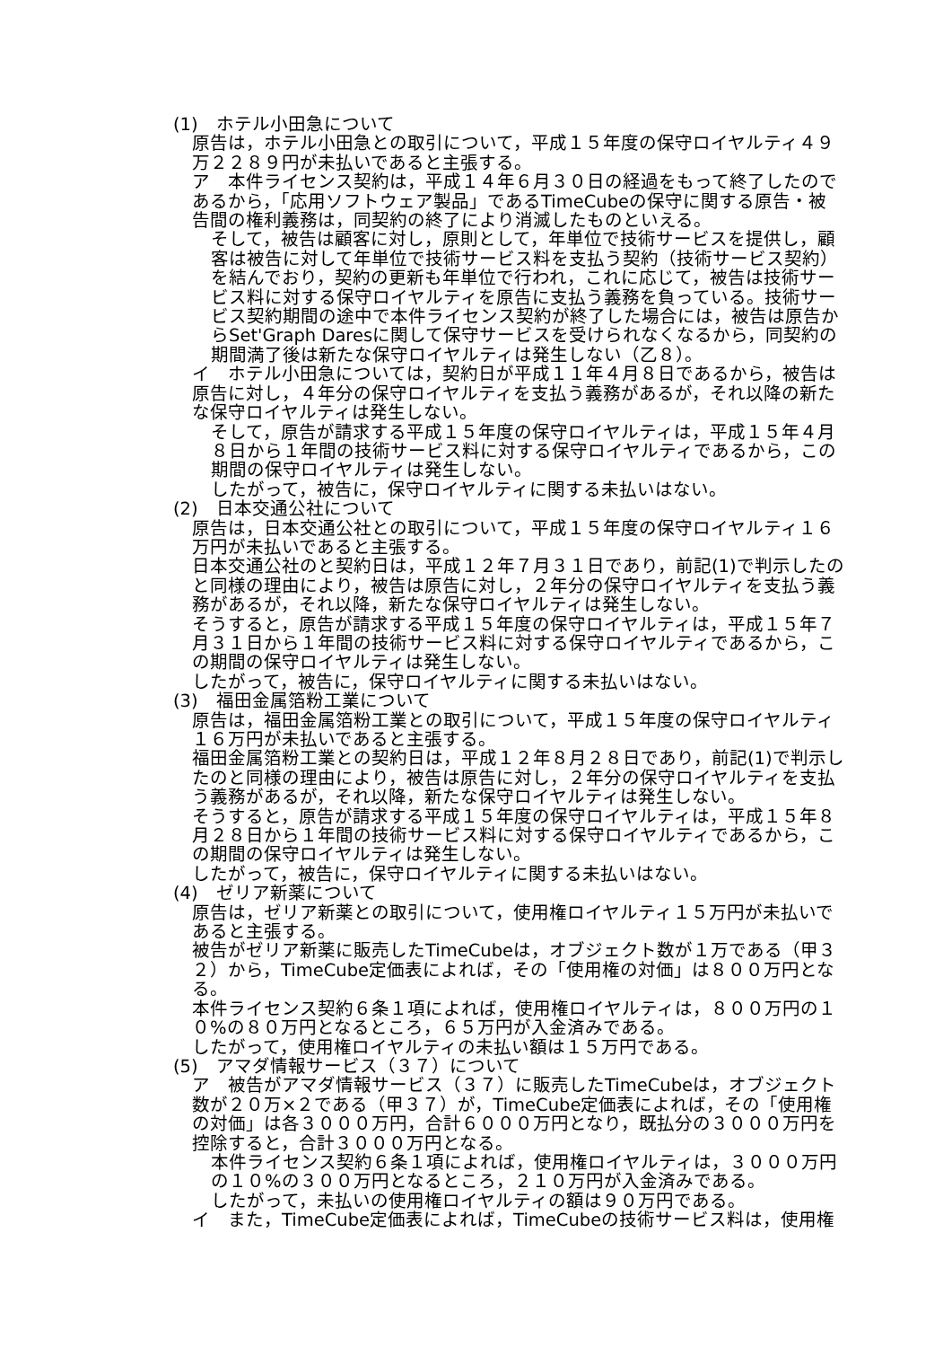(1)　ホテル小田急について
原告は，ホテル小田急との取引について，平成１５年度の保守ロイヤルティ４９万２２８９円が未払いであると主張する。
ア　本件ライセンス契約は，平成１４年６月３０日の経過をもって終了したのであるから，「応用ソフトウェア製品」であるTimeCubeの保守に関する原告・被告間の権利義務は，同契約の終了により消滅したものといえる。
そして，被告は顧客に対し，原則として，年単位で技術サービスを提供し，顧客は被告に対して年単位で技術サービス料を支払う契約（技術サービス契約）を結んでおり，契約の更新も年単位で行われ，これに応じて，被告は技術サービス料に対する保守ロイヤルティを原告に支払う義務を負っている。技術サービス契約期間の途中で本件ライセンス契約が終了した場合には，被告は原告からSet'Graph Daresに関して保守サービスを受けられなくなるから，同契約の期間満了後は新たな保守ロイヤルティは発生しない（乙８）。
イ　ホテル小田急については，契約日が平成１１年４月８日であるから，被告は原告に対し，４年分の保守ロイヤルティを支払う義務があるが，それ以降の新たな保守ロイヤルティは発生しない。
そして，原告が請求する平成１５年度の保守ロイヤルティは，平成１５年４月８日から１年間の技術サービス料に対する保守ロイヤルティであるから，この期間の保守ロイヤルティは発生しない。
したがって，被告に，保守ロイヤルティに関する未払いはない。
(2)　日本交通公社について
原告は，日本交通公社との取引について，平成１５年度の保守ロイヤルティ１６万円が未払いであると主張する。
日本交通公社のと契約日は，平成１２年７月３１日であり，前記(1)で判示したのと同様の理由により，被告は原告に対し，２年分の保守ロイヤルティを支払う義務があるが，それ以降，新たな保守ロイヤルティは発生しない。
そうすると，原告が請求する平成１５年度の保守ロイヤルティは，平成１５年７月３１日から１年間の技術サービス料に対する保守ロイヤルティであるから，この期間の保守ロイヤルティは発生しない。
したがって，被告に，保守ロイヤルティに関する未払いはない。
(3)　福田金属箔粉工業について
原告は，福田金属箔粉工業との取引について，平成１５年度の保守ロイヤルティ１６万円が未払いであると主張する。
福田金属箔粉工業との契約日は，平成１２年８月２８日であり，前記(1)で判示したのと同様の理由により，被告は原告に対し，２年分の保守ロイヤルティを支払う義務があるが，それ以降，新たな保守ロイヤルティは発生しない。
そうすると，原告が請求する平成１５年度の保守ロイヤルティは，平成１５年８月２８日から１年間の技術サービス料に対する保守ロイヤルティであるから，この期間の保守ロイヤルティは発生しない。
したがって，被告に，保守ロイヤルティに関する未払いはない。
(4)　ゼリア新薬について
原告は，ゼリア新薬との取引について，使用権ロイヤルティ１５万円が未払いであると主張する。
被告がゼリア新薬に販売したTimeCubeは，オブジェクト数が１万である（甲３２）から，TimeCube定価表によれば，その「使用権の対価」は８００万円となる。
本件ライセンス契約６条１項によれば，使用権ロイヤルティは，８００万円の１０%の８０万円となるところ，６５万円が入金済みである。
したがって，使用権ロイヤルティの未払い額は１５万円である。
(5)　アマダ情報サービス（３７）について
ア　被告がアマダ情報サービス（３７）に販売したTimeCubeは，オブジェクト数が２０万×２である（甲３７）が，TimeCube定価表によれば，その「使用権の対価」は各３０００万円，合計６０００万円となり，既払分の３０００万円を控除すると，合計３０００万円となる。
本件ライセンス契約６条１項によれば，使用権ロイヤルティは，３０００万円の１０%の３００万円となるところ，２１０万円が入金済みである。
したがって，未払いの使用権ロイヤルティの額は９０万円である。
イ　また，TimeCube定価表によれば，TimeCubeの技術サービス料は，使用権